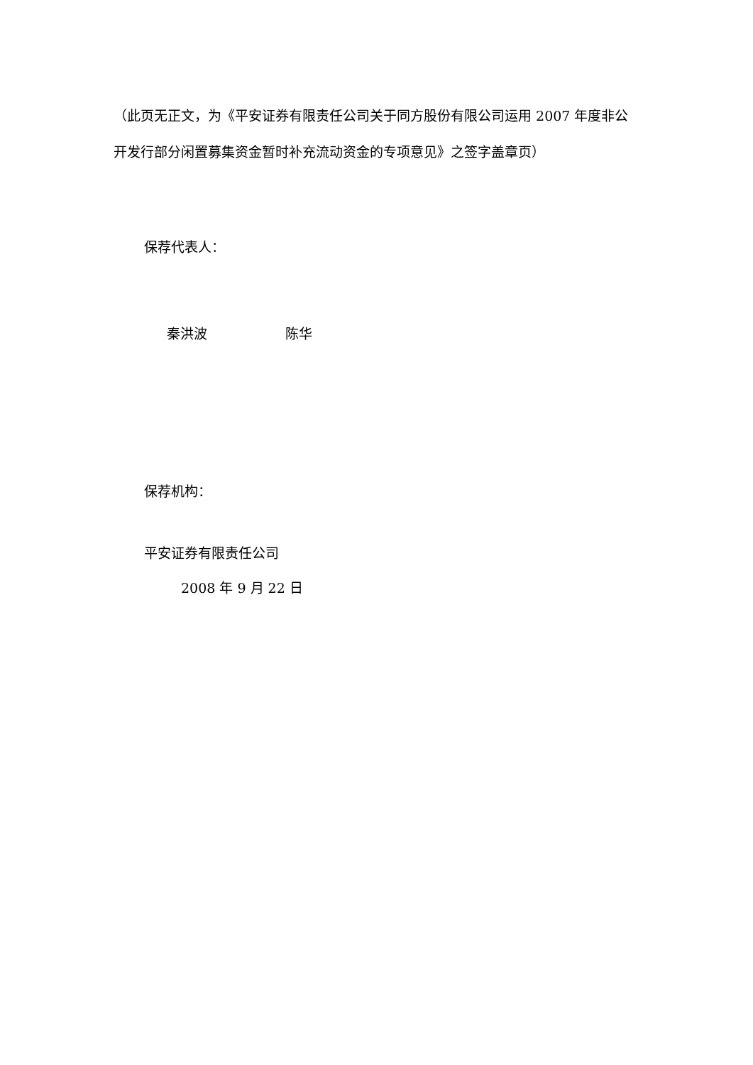（此页无正文，为《平安证券有限责任公司关于同方股份有限公司运用 2007 年度非公开发行部分闲置募集资金暂时补充流动资金的专项意见》之签字盖章页）
保荐代表人：
秦洪波 陈华
保荐机构：
平安证券有限责任公司
2008 年 9 月 22 日